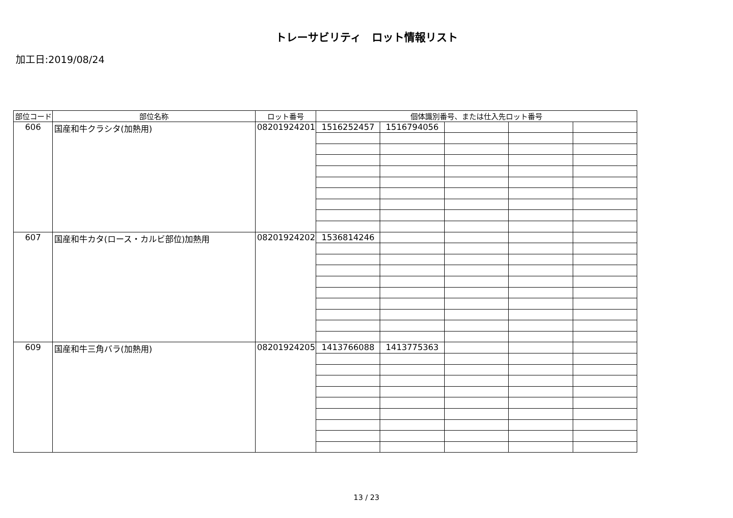トレーサビリティ　ロット情報リスト
加工日:2019/08/24
| 部位コード | 部位名称 | ロット番号 | 個体識別番号、または仕入先ロット番号 | | | | |
| --- | --- | --- | --- | --- | --- | --- | --- |
| 606 | 国産和牛クラシタ(加熱用) | 08201924201 | 1516252457 | 1516794056 | | | |
| 607 | 国産和牛カタ(ロース・カルビ部位)加熱用 | 08201924202 | 1536814246 | | | | |
| 609 | 国産和牛三角バラ(加熱用) | 08201924205 | 1413766088 | 1413775363 | | | |
13 / 23